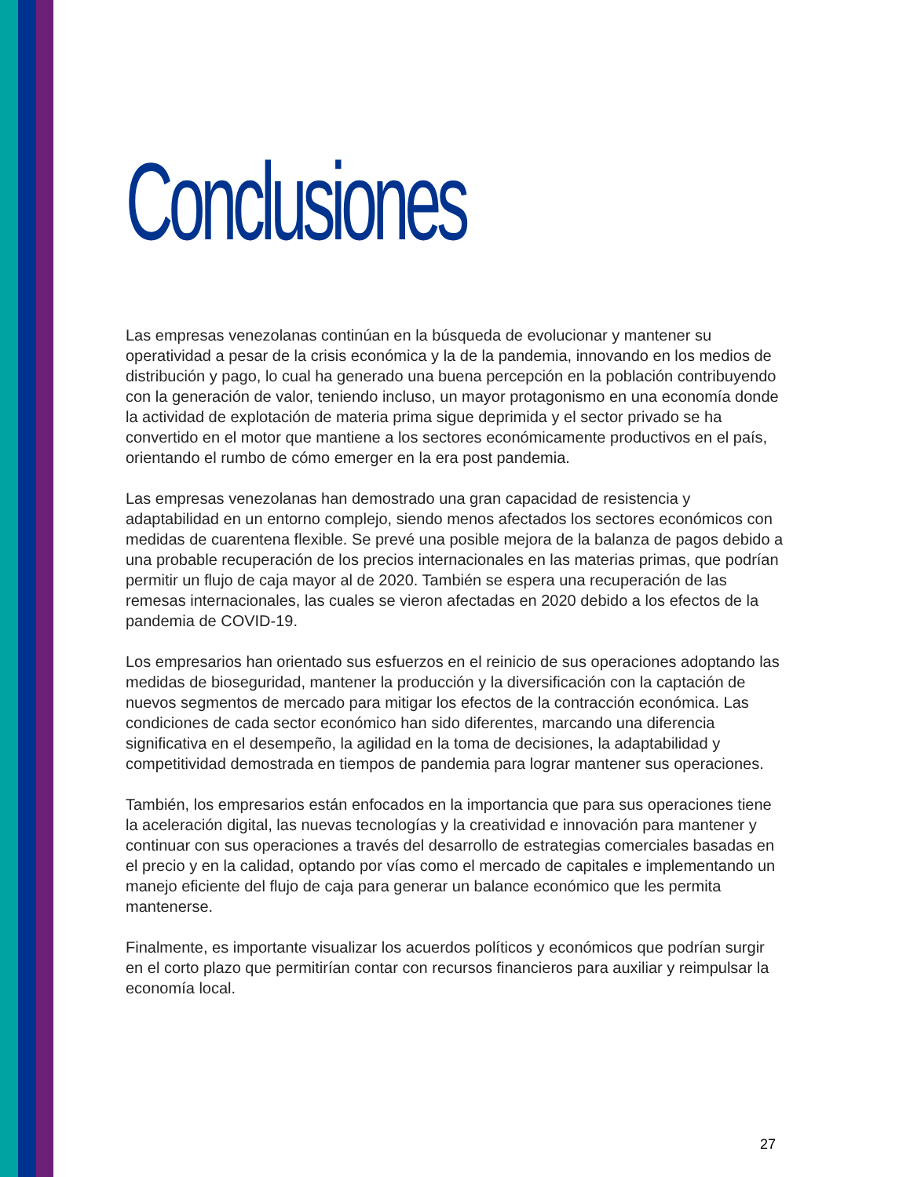Conclusiones
Las empresas venezolanas continúan en la búsqueda de evolucionar y mantener su operatividad a pesar de la crisis económica y la de la pandemia, innovando en los medios de distribución y pago, lo cual ha generado una buena percepción en la población contribuyendo con la generación de valor, teniendo incluso, un mayor protagonismo en una economía donde la actividad de explotación de materia prima sigue deprimida y el sector privado se ha convertido en el motor que mantiene a los sectores económicamente productivos en el país, orientando el rumbo de cómo emerger en la era post pandemia.
Las empresas venezolanas han demostrado una gran capacidad de resistencia y adaptabilidad en un entorno complejo, siendo menos afectados los sectores económicos con medidas de cuarentena flexible. Se prevé una posible mejora de la balanza de pagos debido a una probable recuperación de los precios internacionales en las materias primas, que podrían permitir un flujo de caja mayor al de 2020. También se espera una recuperación de las remesas internacionales, las cuales se vieron afectadas en 2020 debido a los efectos de la pandemia de COVID-19.
Los empresarios han orientado sus esfuerzos en el reinicio de sus operaciones adoptando las medidas de bioseguridad, mantener la producción y la diversificación con la captación de nuevos segmentos de mercado para mitigar los efectos de la contracción económica. Las condiciones de cada sector económico han sido diferentes, marcando una diferencia significativa en el desempeño, la agilidad en la toma de decisiones, la adaptabilidad y competitividad demostrada en tiempos de pandemia para lograr mantener sus operaciones.
También, los empresarios están enfocados en la importancia que para sus operaciones tiene la aceleración digital, las nuevas tecnologías y la creatividad e innovación para mantener y continuar con sus operaciones a través del desarrollo de estrategias comerciales basadas en el precio y en la calidad, optando por vías como el mercado de capitales e implementando un manejo eficiente del flujo de caja para generar un balance económico que les permita mantenerse.
Finalmente, es importante visualizar los acuerdos políticos y económicos que podrían surgir en el corto plazo que permitirían contar con recursos financieros para auxiliar y reimpulsar la economía local.
27